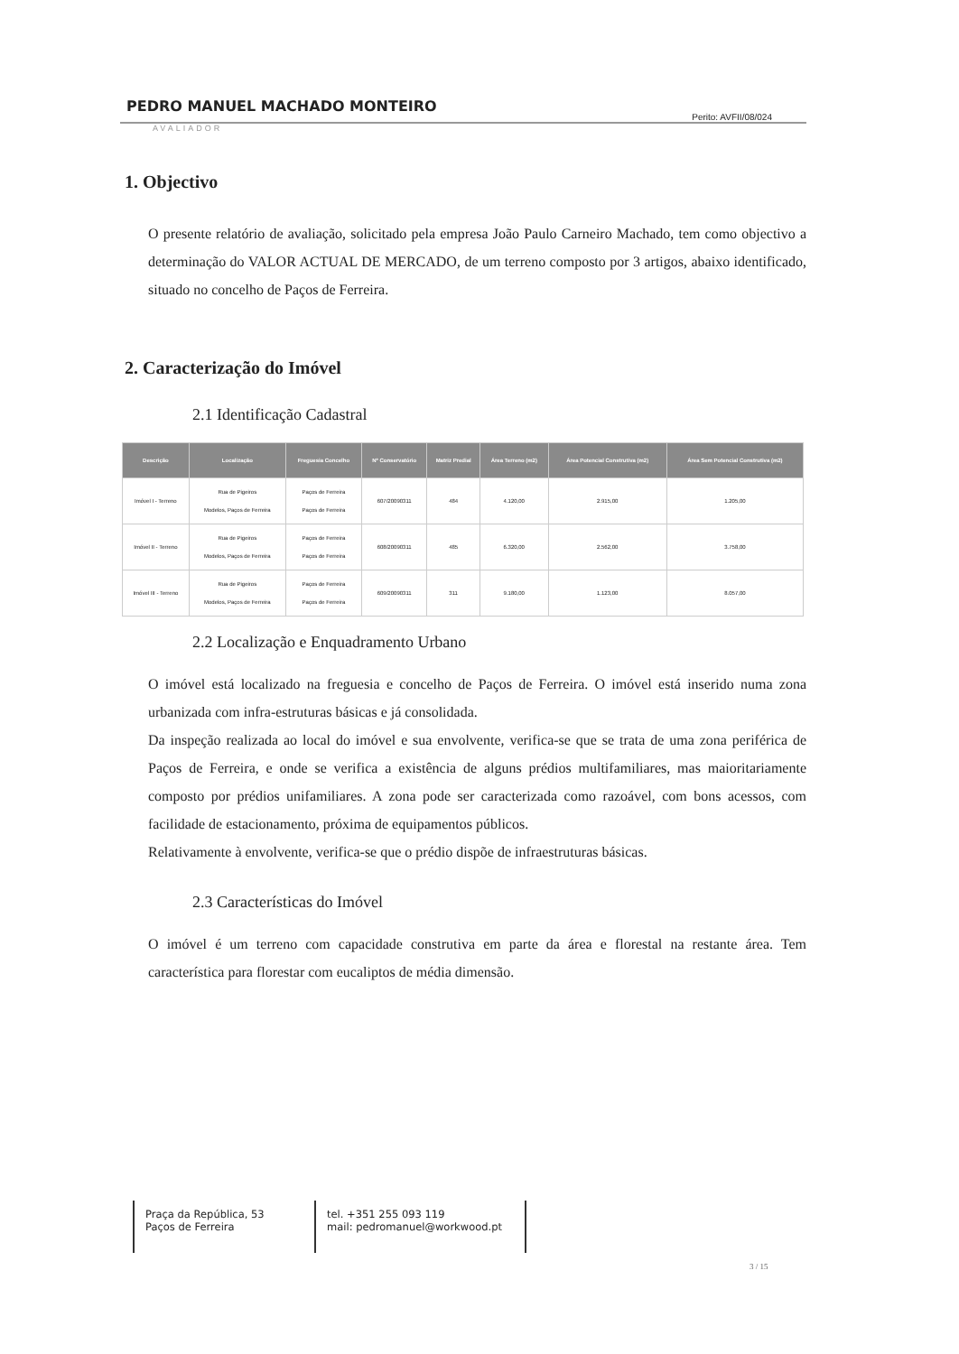PEDRO MANUEL MACHADO MONTEIRO Perito: AVFII/08/024
AVALIADOR
1. Objectivo
O presente relatório de avaliação, solicitado pela empresa João Paulo Carneiro Machado, tem como objectivo a determinação do VALOR ACTUAL DE MERCADO, de um terreno composto por 3 artigos, abaixo identificado, situado no concelho de Paços de Ferreira.
2. Caracterização do Imóvel
2.1 Identificação Cadastral
| Descrição | Localização | Freguesia Concelho | Nº Conservatório | Matriz Predial | Área Terreno (m2) | Área Potencial Construtiva (m2) | Área Sem Potencial Construtiva (m2) |
| --- | --- | --- | --- | --- | --- | --- | --- |
| Imóvel I - Terreno | Rua de Pigeiros Modelos, Paços de Ferreira | Paços de Ferreira Paços de Ferreira | 607/20090311 | 484 | 4.120,00 | 2.915,00 | 1.205,00 |
| Imóvel II - Terreno | Rua de Pigeiros Modelos, Paços de Ferreira | Paços de Ferreira Paços de Ferreira | 608/20090311 | 485 | 6.320,00 | 2.562,00 | 3.758,00 |
| Imóvel III - Terreno | Rua de Pigeiros Modelos, Paços de Ferreira | Paços de Ferreira Paços de Ferreira | 609/20090311 | 311 | 9.180,00 | 1.123,00 | 8.057,00 |
2.2 Localização e Enquadramento Urbano
O imóvel está localizado na freguesia e concelho de Paços de Ferreira. O imóvel está inserido numa zona urbanizada com infra-estruturas básicas e já consolidada.
Da inspeção realizada ao local do imóvel e sua envolvente, verifica-se que se trata de uma zona periférica de Paços de Ferreira, e onde se verifica a existência de alguns prédios multifamiliares, mas maioritariamente composto por prédios unifamiliares. A zona pode ser caracterizada como razoável, com bons acessos, com facilidade de estacionamento, próxima de equipamentos públicos.
Relativamente à envolvente, verifica-se que o prédio dispõe de infraestruturas básicas.
2.3 Características do Imóvel
O imóvel é um terreno com capacidade construtiva em parte da área e florestal na restante área. Tem característica para florestar com eucaliptos de média dimensão.
Praça da República, 53
Paços de Ferreira
tel. +351 255 093 119
mail: pedromanuel@workwood.pt
3 / 15